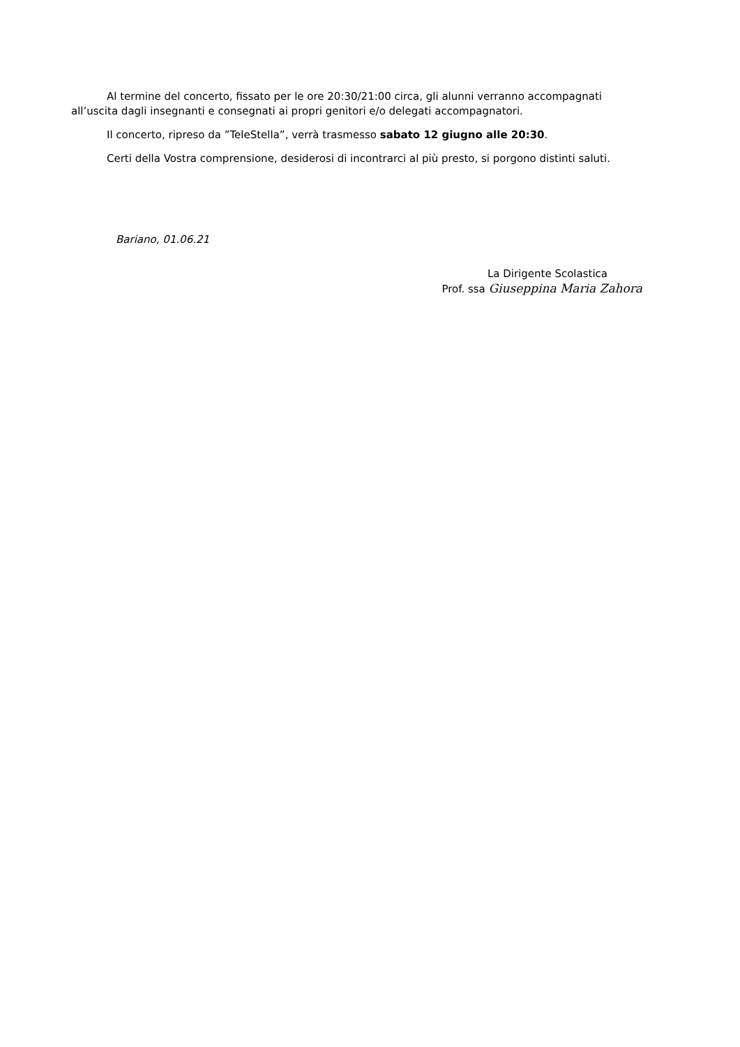Al termine del concerto, fissato per le ore 20:30/21:00 circa, gli alunni verranno accompagnati all’uscita dagli insegnanti e consegnati ai propri genitori e/o delegati accompagnatori.
Il concerto, ripreso da ”TeleStella”, verrà trasmesso sabato 12 giugno alle 20:30.
Certi della Vostra comprensione, desiderosi di incontrarci al più presto, si porgono distinti saluti.
Bariano, 01.06.21
La Dirigente Scolastica
Prof. ssa Giuseppina Maria Zahora